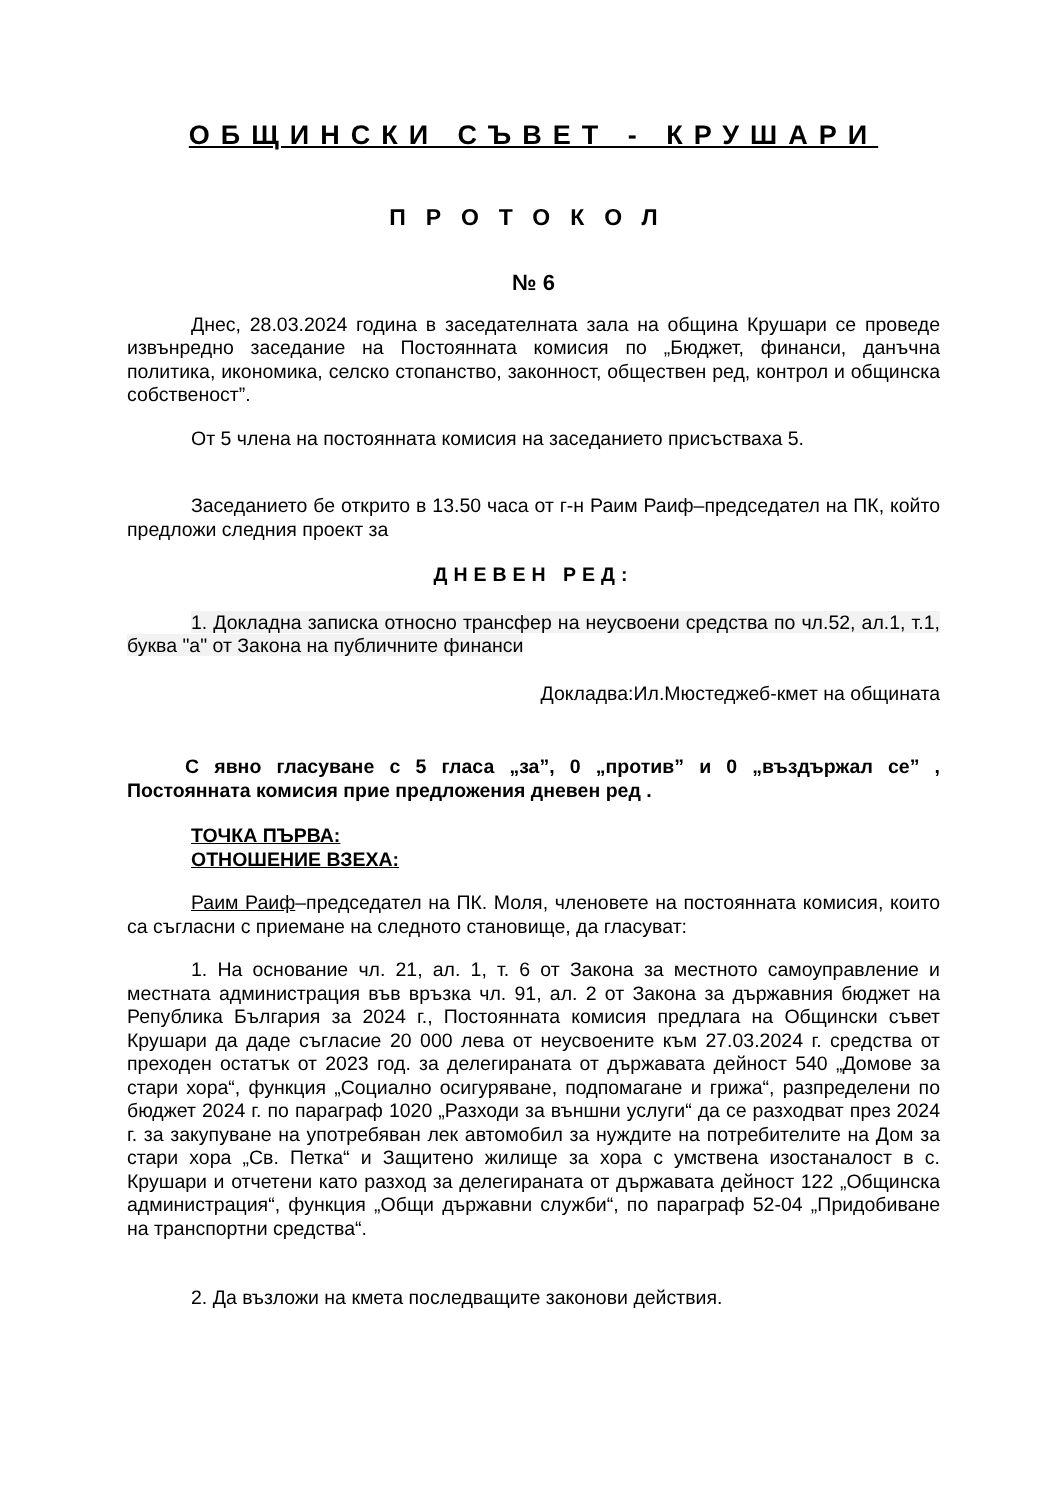ОБЩИНСКИ СЪВЕТ - КРУШАРИ
ПРОТОКОЛ
№ 6
Днес, 28.03.2024 година в заседателната зала на община Крушари се проведе извънредно заседание на Постоянната комисия по „Бюджет, финанси, данъчна политика, икономика, селско стопанство, законност, обществен ред, контрол и общинска собственост”.
От 5 члена на постоянната комисия на заседанието присъстваха 5.
Заседанието бе открито в 13.50 часа от г-н Раим Раиф–председател на ПК, който предложи следния проект за
ДНЕВЕН РЕД:
1. Докладна записка относно трансфер на неусвоени средства по чл.52, ал.1, т.1, буква "а" от Закона на публичните финанси
Докладва:Ил.Мюстеджеб-кмет на общината
С явно гласуване с 5 гласа „за”, 0 „против” и 0 „въздържал се” , Постоянната комисия прие предложения дневен ред .
ТОЧКА ПЪРВА:
ОТНОШЕНИЕ ВЗЕХА:
Раим Раиф–председател на ПК. Моля, членовете на постоянната комисия, които са съгласни с приемане на следното становище, да гласуват:
1. На основание чл. 21, ал. 1, т. 6 от Закона за местното самоуправление и местната администрация във връзка чл. 91, ал. 2 от Закона за държавния бюджет на Република България за 2024 г., Постоянната комисия предлага на Общински съвет Крушари да даде съгласие 20 000 лева от неусвоените към 27.03.2024 г. средства от преходен остатък от 2023 год. за делегираната от държавата дейност 540 „Домове за стари хора“, функция „Социално осигуряване, подпомагане и грижа“, разпределени по бюджет 2024 г. по параграф 1020 „Разходи за външни услуги“ да се разходват през 2024 г. за закупуване на употребяван лек автомобил за нуждите на потребителите на Дом за стари хора „Св. Петка“ и Защитено жилище за хора с умствена изостаналост в с. Крушари и отчетени като разход за делегираната от държавата дейност 122 „Общинска администрация“, функция „Общи държавни служби“, по параграф 52-04 „Придобиване на транспортни средства“.
2. Да възложи на кмета последващите законови действия.